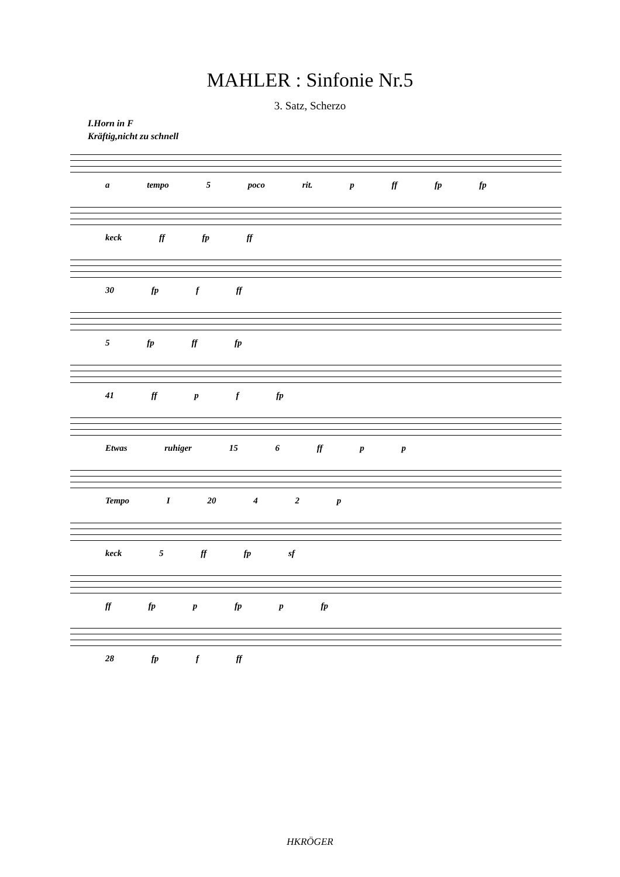MAHLER : Sinfonie Nr.5
3. Satz, Scherzo
I.Horn in F
Kräftig,nicht zu schnell
a tempo 5 poco rit. p ff fp fp
keck ff fp ff
30 fp f ff
5 fp ff fp
41 ff p f fp
Etwas ruhiger 15 6 ff p p
Tempo I 20 4 2 p
keck 5 ff fp sf
ff fp p fp p fp
28 fp f ff
HKRÖGER